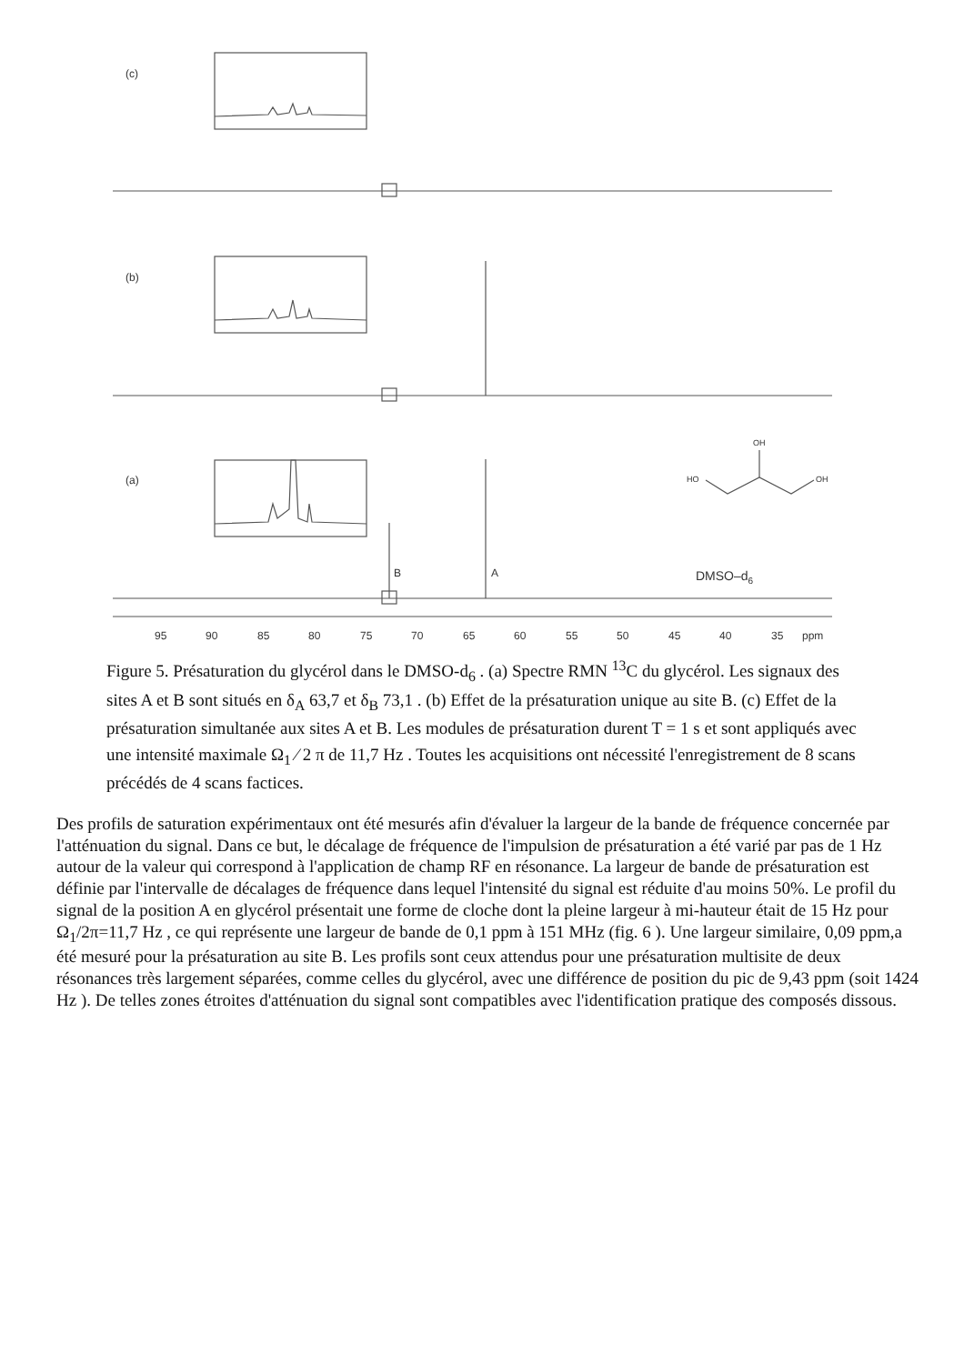(c)
(b)
(a)
HO
OH
OH
B
A
DMSO–d6
95
90
85
80
75
70
65
60
55
50
45
40
35
ppm
Figure 5. Présaturation du glycérol dans le DMSO-d<sub>6</sub> . (a) Spectre RMN <sup>13</sup>C du glycérol. Les signaux des sites A et B sont situés en δ<sub>A</sub> 63,7 et δ<sub>B</sub> 73,1 . (b) Effet de la présaturation unique au site B. (c) Effet de la présaturation simultanée aux sites A et B. Les modules de présaturation durent T = 1 s et sont appliqués avec une intensité maximale Ω<sub>1</sub> ⁄ 2 π de 11,7 Hz . Toutes les acquisitions ont nécessité l'enregistrement de 8 scans précédés de 4 scans factices.
Des profils de saturation expérimentaux ont été mesurés afin d'évaluer la largeur de la bande de fréquence concernée par l'atténuation du signal. Dans ce but, le décalage de fréquence de l'impulsion de présaturation a été varié par pas de 1 Hz autour de la valeur qui correspond à l'application de champ RF en résonance. La largeur de bande de présaturation est définie par l'intervalle de décalages de fréquence dans lequel l'intensité du signal est réduite d'au moins 50%. Le profil du signal de la position A en glycérol présentait une forme de cloche dont la pleine largeur à mi-hauteur était de 15 Hz pour Ω<sub>1</sub>/2π=11,7 Hz , ce qui représente une largeur de bande de 0,1 ppm à 151 MHz (fig. 6 ). Une largeur similaire, 0,09 ppm,a été mesuré pour la présaturation au site B. Les profils sont ceux attendus pour une présaturation multisite de deux résonances très largement séparées, comme celles du glycérol, avec une différence de position du pic de 9,43 ppm (soit 1424 Hz ). De telles zones étroites d'atténuation du signal sont compatibles avec l'identification pratique des composés dissous.